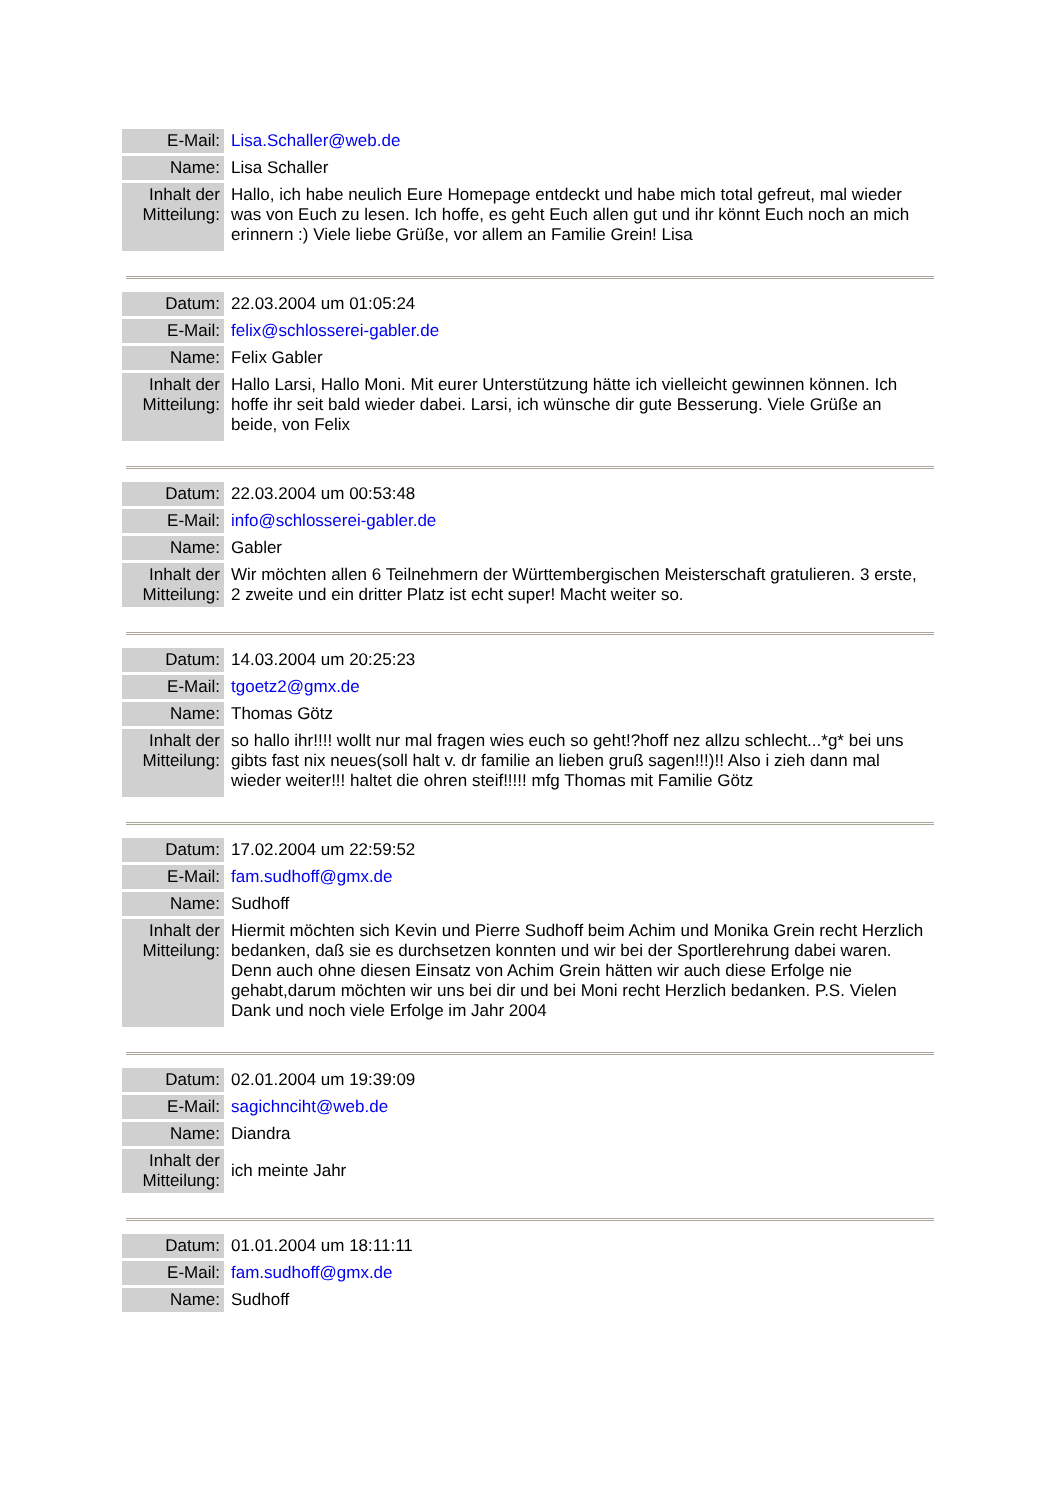| E-Mail: | Lisa.Schaller@web.de |
| Name: | Lisa Schaller |
| Inhalt der Mitteilung: | Hallo, ich habe neulich Eure Homepage entdeckt und habe mich total gefreut, mal wieder was von Euch zu lesen. Ich hoffe, es geht Euch allen gut und ihr könnt Euch noch an mich erinnern :) Viele liebe Grüße, vor allem an Familie Grein! Lisa |
| Datum: | 22.03.2004 um 01:05:24 |
| E-Mail: | felix@schlosserei-gabler.de |
| Name: | Felix Gabler |
| Inhalt der Mitteilung: | Hallo Larsi, Hallo Moni. Mit eurer Unterstützung hätte ich vielleicht gewinnen können. Ich hoffe ihr seit bald wieder dabei. Larsi, ich wünsche dir gute Besserung. Viele Grüße an beide, von Felix |
| Datum: | 22.03.2004 um 00:53:48 |
| E-Mail: | info@schlosserei-gabler.de |
| Name: | Gabler |
| Inhalt der Mitteilung: | Wir möchten allen 6 Teilnehmern der Württembergischen Meisterschaft gratulieren. 3 erste, 2 zweite und ein dritter Platz ist echt super! Macht weiter so. |
| Datum: | 14.03.2004 um 20:25:23 |
| E-Mail: | tgoetz2@gmx.de |
| Name: | Thomas Götz |
| Inhalt der Mitteilung: | so hallo ihr!!!! wollt nur mal fragen wies euch so geht!?hoff nez allzu schlecht...*g* bei uns gibts fast nix neues(soll halt v. dr familie an lieben gruß sagen!!!)!! Also i zieh dann mal wieder weiter!!! haltet die ohren steif!!!!! mfg Thomas mit Familie Götz |
| Datum: | 17.02.2004 um 22:59:52 |
| E-Mail: | fam.sudhoff@gmx.de |
| Name: | Sudhoff |
| Inhalt der Mitteilung: | Hiermit möchten sich Kevin und Pierre Sudhoff beim Achim und Monika Grein recht Herzlich bedanken, daß sie es durchsetzen konnten und wir bei der Sportlerehrung dabei waren. Denn auch ohne diesen Einsatz von Achim Grein hätten wir auch diese Erfolge nie gehabt,darum möchten wir uns bei dir und bei Moni recht Herzlich bedanken. P.S. Vielen Dank und noch viele Erfolge im Jahr 2004 |
| Datum: | 02.01.2004 um 19:39:09 |
| E-Mail: | sagichnciht@web.de |
| Name: | Diandra |
| Inhalt der Mitteilung: | ich meinte Jahr |
| Datum: | 01.01.2004 um 18:11:11 |
| E-Mail: | fam.sudhoff@gmx.de |
| Name: | Sudhoff |